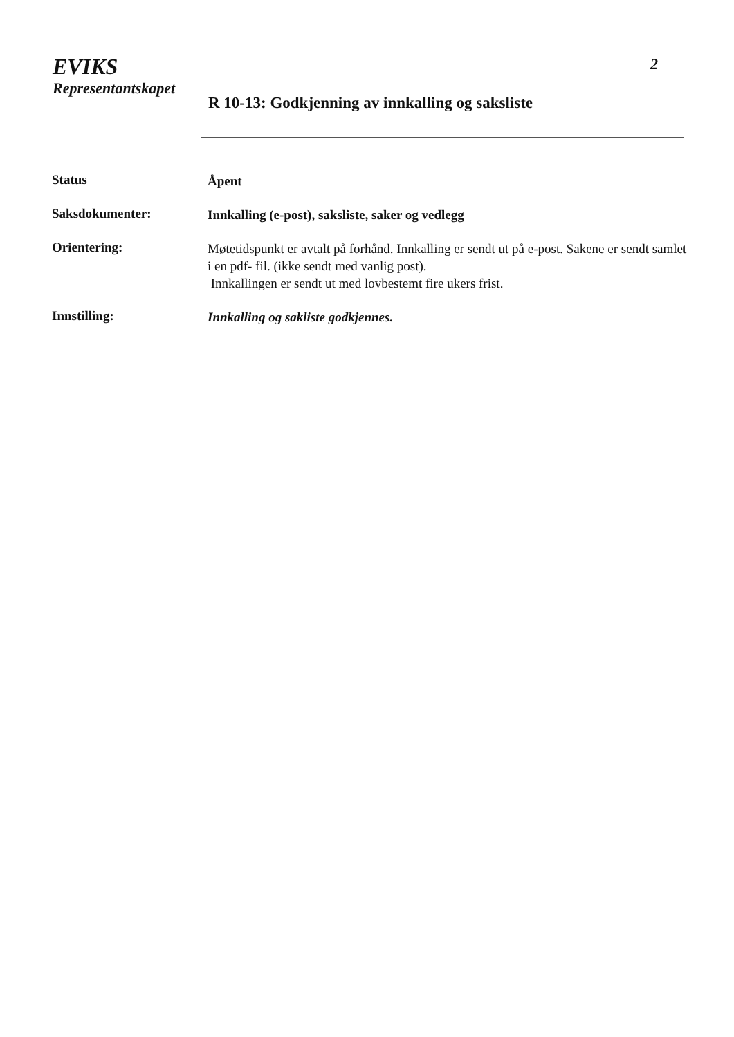EVIKS
Representantskapet
2
R 10-13: Godkjenning av innkalling og saksliste
Status
Åpent
Saksdokumenter:
Innkalling (e-post), saksliste, saker og vedlegg
Orientering:
Møtetidspunkt er avtalt på forhånd. Innkalling er sendt ut på e-post. Sakene er sendt samlet i en pdf- fil. (ikke sendt med vanlig post).
Innkallingen er sendt ut med lovbestemt fire ukers frist.
Innstilling:
Innkalling og sakliste godkjennes.